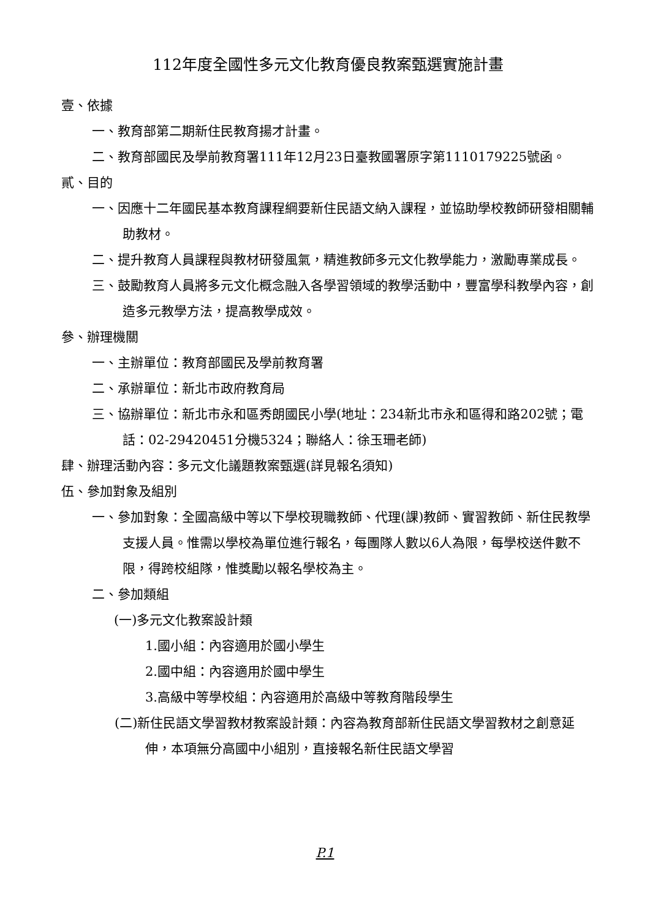112年度全國性多元文化教育優良教案甄選實施計畫
壹、依據
一、教育部第二期新住民教育揚才計畫。
二、教育部國民及學前教育署111年12月23日臺教國署原字第1110179225號函。
貳、目的
一、因應十二年國民基本教育課程綱要新住民語文納入課程，並協助學校教師研發相關輔助教材。
二、提升教育人員課程與教材研發風氣，精進教師多元文化教學能力，激勵專業成長。
三、鼓勵教育人員將多元文化概念融入各學習領域的教學活動中，豐富學科教學內容，創造多元教學方法，提高教學成效。
參、辦理機關
一、主辦單位：教育部國民及學前教育署
二、承辦單位：新北市政府教育局
三、協辦單位：新北市永和區秀朗國民小學(地址：234新北市永和區得和路202號；電話：02-29420451分機5324；聯絡人：徐玉珊老師)
肆、辦理活動內容：多元文化議題教案甄選(詳見報名須知)
伍、參加對象及組別
一、參加對象：全國高級中等以下學校現職教師、代理(課)教師、實習教師、新住民教學支援人員。惟需以學校為單位進行報名，每團隊人數以6人為限，每學校送件數不限，得跨校組隊，惟獎勵以報名學校為主。
二、參加類組
(一)多元文化教案設計類
1.國小組：內容適用於國小學生
2.國中組：內容適用於國中學生
3.高級中等學校組：內容適用於高級中等教育階段學生
(二)新住民語文學習教材教案設計類：內容為教育部新住民語文學習教材之創意延伸，本項無分高國中小組別，直接報名新住民語文學習
P.1